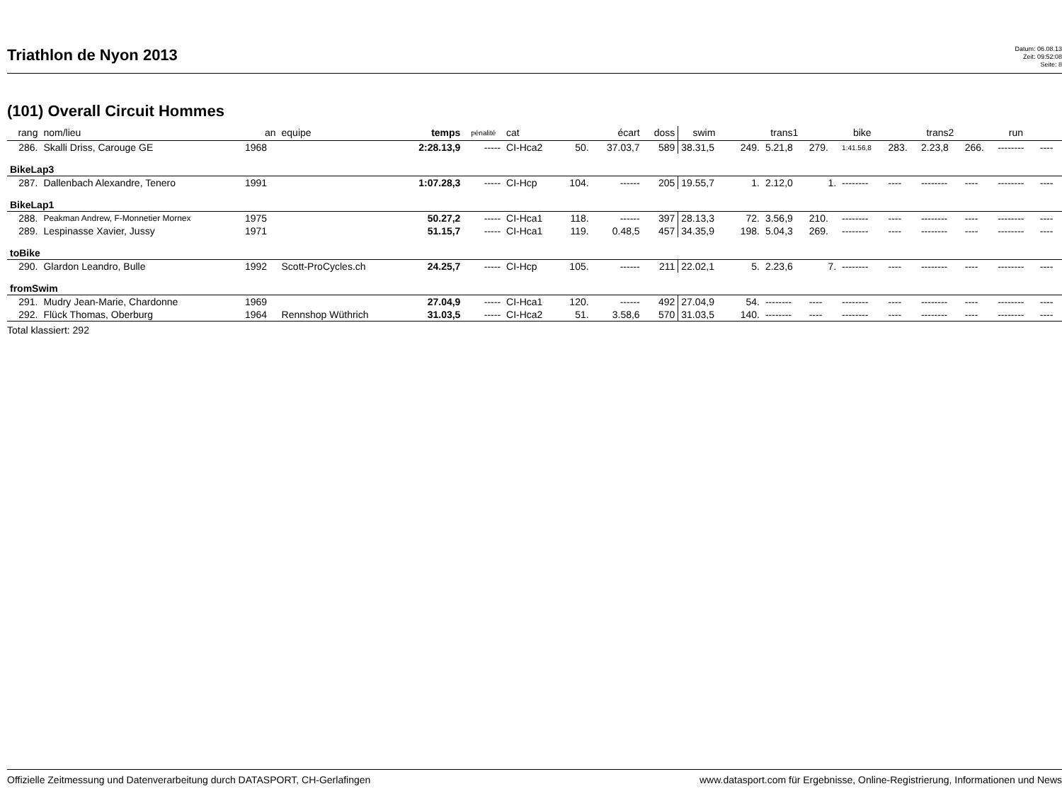Triathlon de Nyon 2013
Datum: 06.08.13
Zeit: 09:52:08
Seite: 8
(101) Overall Circuit Hommes
| rang | nom/lieu | an | equipe | temps | pénalité | cat | | écart | doss | swim | | trans1 | | bike | | trans2 | | run | |
| --- | --- | --- | --- | --- | --- | --- | --- | --- | --- | --- | --- | --- | --- | --- | --- | --- | --- | --- | --- |
| 286. | Skalli Driss, Carouge GE | 1968 | | 2:28.13,9 | ----- | CI-Hca2 | 50. | 37.03,7 | 589 | 38.31,5 | 249. | 5.21,8 | 279. | 1:41.56,8 | 283. | 2.23,8 | 266. | -------- | ---- |
| BikeLap3 | | | | | | | | | | | | | | | | | | | |
| 287. | Dallenbach Alexandre, Tenero | 1991 | | 1:07.28,3 | ----- | CI-Hcp | 104. | ------ | 205 | 19.55,7 | 1. | 2.12,0 | 1. | -------- | ---- | -------- | ---- | -------- | ---- |
| BikeLap1 | | | | | | | | | | | | | | | | | | | |
| 288. | Peakman Andrew, F-Monnetier Mornex | 1975 | | 50.27,2 | ----- | CI-Hca1 | 118. | ------ | 397 | 28.13,3 | 72. | 3.56,9 | 210. | -------- | ---- | -------- | ---- | -------- | ---- |
| 289. | Lespinasse Xavier, Jussy | 1971 | | 51.15,7 | ----- | CI-Hca1 | 119. | 0.48,5 | 457 | 34.35,9 | 198. | 5.04,3 | 269. | -------- | ---- | -------- | ---- | -------- | ---- |
| toBike | | | | | | | | | | | | | | | | | | | |
| 290. | Glardon Leandro, Bulle | 1992 | Scott-ProCycles.ch | 24.25,7 | ----- | CI-Hcp | 105. | ------ | 211 | 22.02,1 | 5. | 2.23,6 | 7. | -------- | ---- | -------- | ---- | -------- | ---- |
| fromSwim | | | | | | | | | | | | | | | | | | | |
| 291. | Mudry Jean-Marie, Chardonne | 1969 | | 27.04,9 | ----- | CI-Hca1 | 120. | ------ | 492 | 27.04,9 | 54. | -------- | ---- | -------- | ---- | -------- | ---- | -------- | ---- |
| 292. | Flück Thomas, Oberburg | 1964 | Rennshop Wüthrich | 31.03,5 | ----- | CI-Hca2 | 51. | 3.58,6 | 570 | 31.03,5 | 140. | -------- | ---- | -------- | ---- | -------- | ---- | -------- | ---- |
Total klassiert: 292
Offizielle Zeitmessung und Datenverarbeitung durch DATASPORT, CH-Gerlafingen www.datasport.com für Ergebnisse, Online-Registrierung, Informationen und News